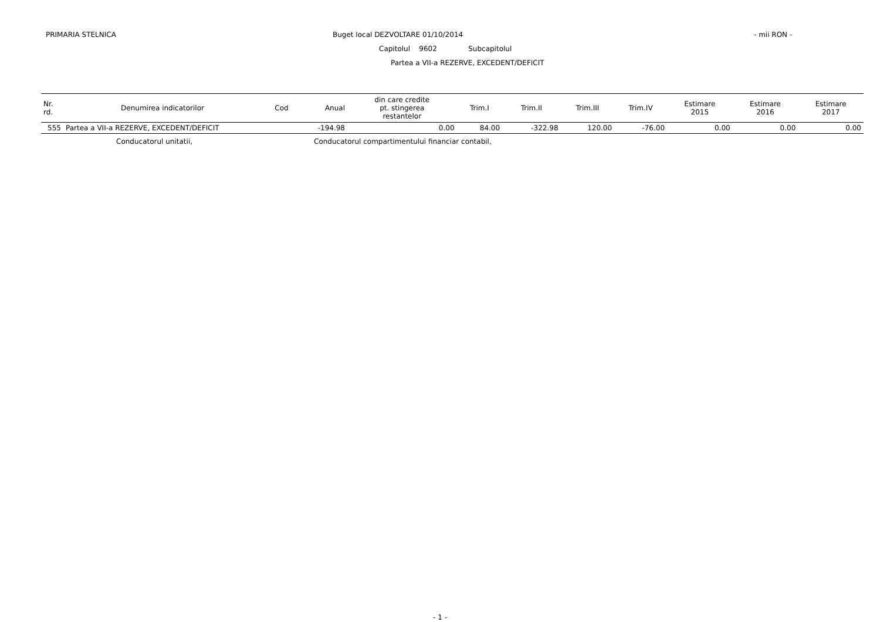PRIMARIA STELNICA
Buget local DEZVOLTARE 01/10/2014
- mii RON -
Capitolul 9602 Subcapitolul
Partea a VII-a REZERVE, EXCEDENT/DEFICIT
| Nr. rd. | Denumirea indicatorilor | Cod | Anual | din care credite pt. stingerea restantelor | Trim.I | Trim.II | Trim.III | Trim.IV | Estimare 2015 | Estimare 2016 | Estimare 2017 |
| --- | --- | --- | --- | --- | --- | --- | --- | --- | --- | --- | --- |
| 555 | Partea a VII-a REZERVE, EXCEDENT/DEFICIT | | -194.98 | 0.00 | 84.00 | -322.98 | 120.00 | -76.00 | 0.00 | 0.00 | 0.00 |
Conducatorul unitatii, Conducatorul compartimentului financiar contabil,
- 1 -